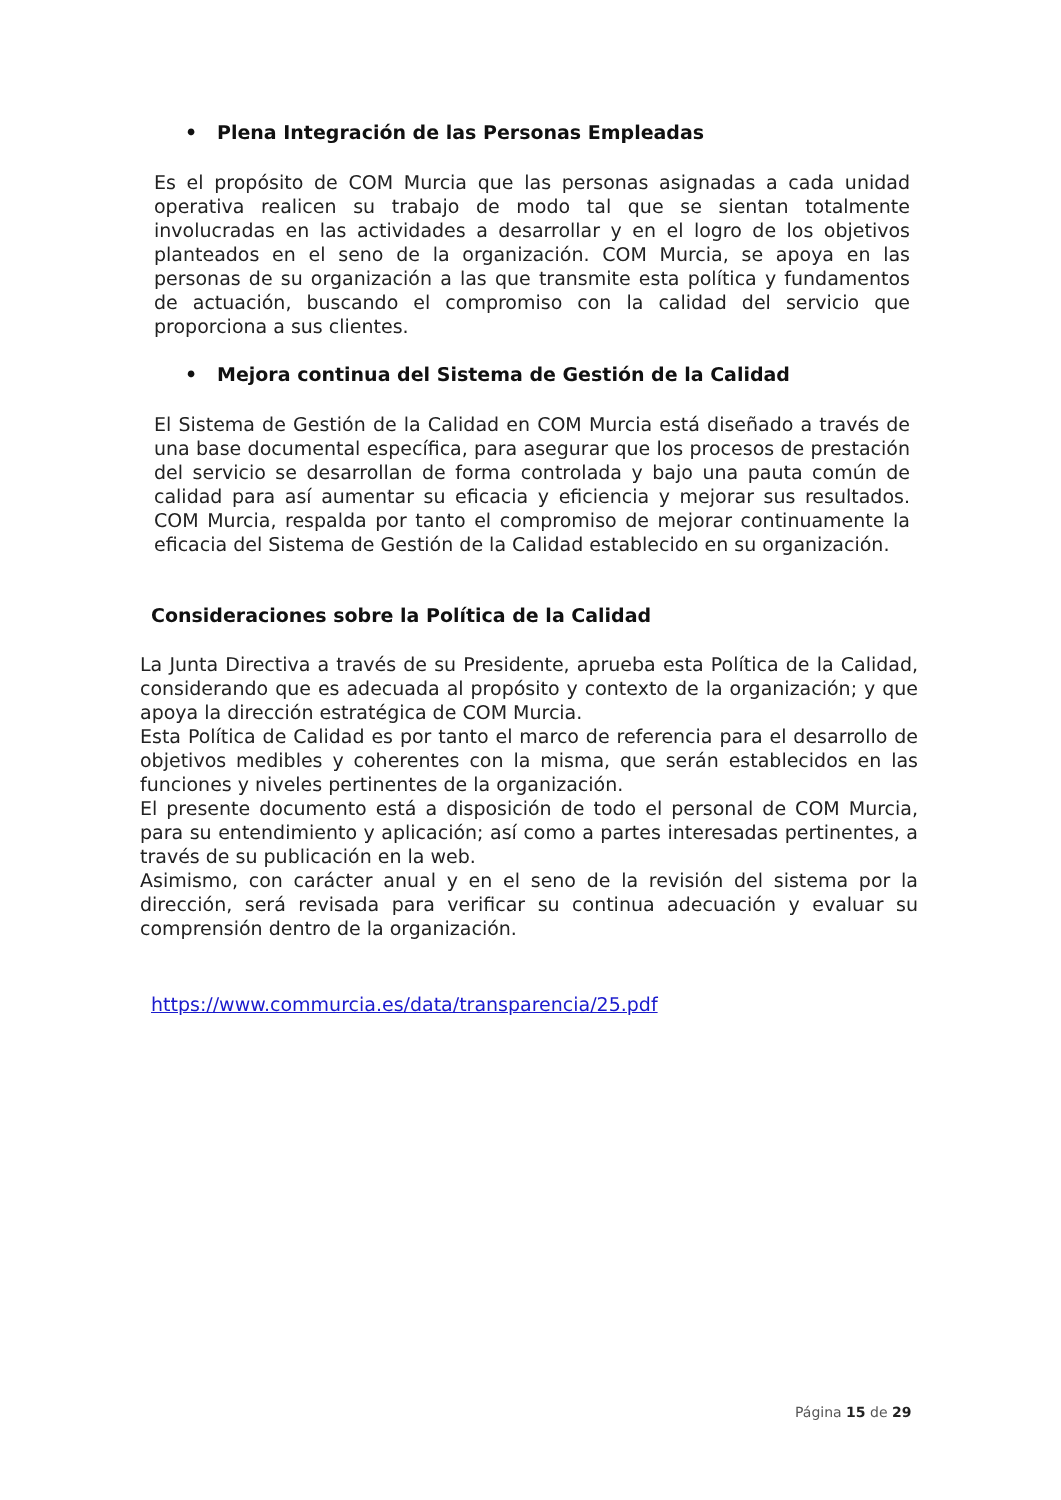• Plena Integración de las Personas Empleadas
Es el propósito de COM Murcia que las personas asignadas a cada unidad operativa realicen su trabajo de modo tal que se sientan totalmente involucradas en las actividades a desarrollar y en el logro de los objetivos planteados en el seno de la organización. COM Murcia, se apoya en las personas de su organización a las que transmite esta política y fundamentos de actuación, buscando el compromiso con la calidad del servicio que proporciona a sus clientes.
• Mejora continua del Sistema de Gestión de la Calidad
El Sistema de Gestión de la Calidad en COM Murcia está diseñado a través de una base documental específica, para asegurar que los procesos de prestación del servicio se desarrollan de forma controlada y bajo una pauta común de calidad para así aumentar su eficacia y eficiencia y mejorar sus resultados. COM Murcia, respalda por tanto el compromiso de mejorar continuamente la eficacia del Sistema de Gestión de la Calidad establecido en su organización.
Consideraciones sobre la Política de la Calidad
La Junta Directiva a través de su Presidente, aprueba esta Política de la Calidad, considerando que es adecuada al propósito y contexto de la organización; y que apoya la dirección estratégica de COM Murcia.
Esta Política de Calidad es por tanto el marco de referencia para el desarrollo de objetivos medibles y coherentes con la misma, que serán establecidos en las funciones y niveles pertinentes de la organización.
El presente documento está a disposición de todo el personal de COM Murcia, para su entendimiento y aplicación; así como a partes interesadas pertinentes, a través de su publicación en la web.
Asimismo, con carácter anual y en el seno de la revisión del sistema por la dirección, será revisada para verificar su continua adecuación y evaluar su comprensión dentro de la organización.
https://www.commurcia.es/data/transparencia/25.pdf
Página 15 de 29